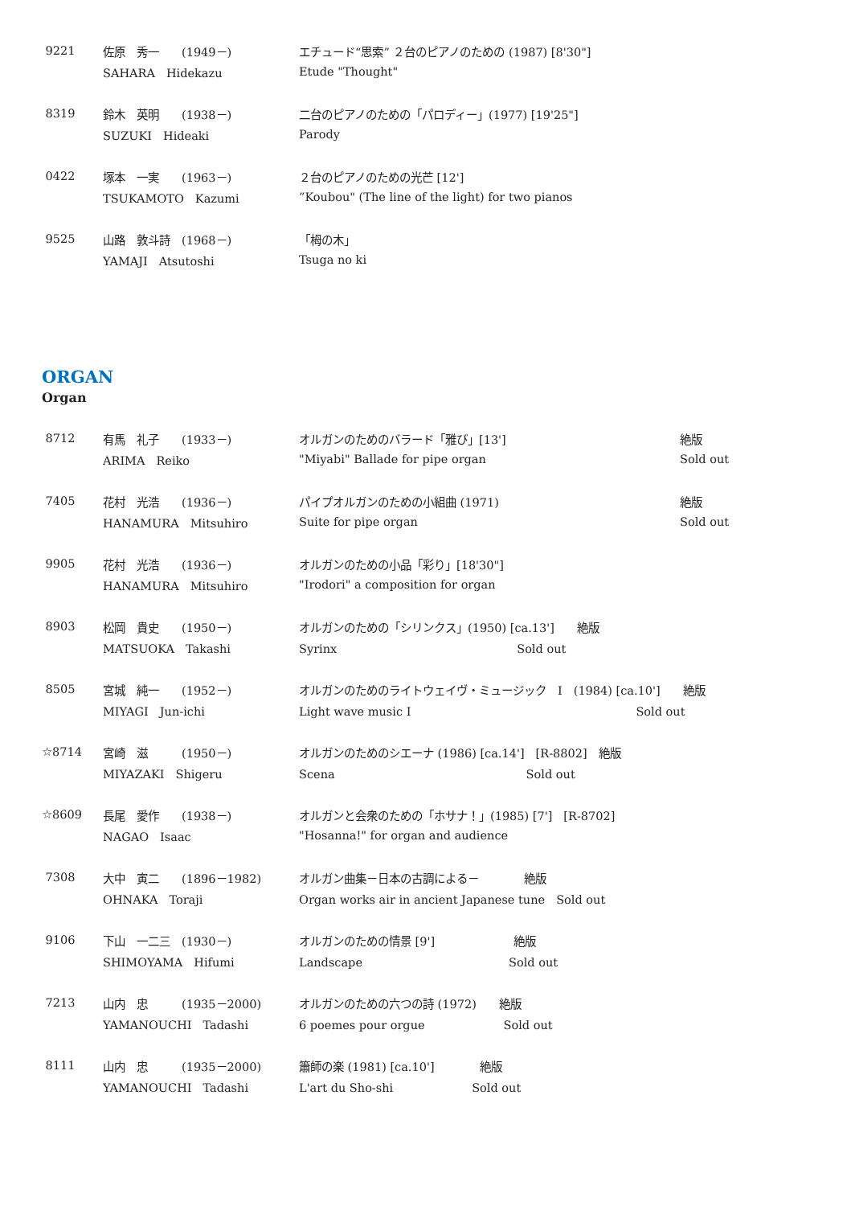| 9221 | 佐原 秀一 (1949－) | エチュード“思索” ２台のピアノのための (1987) [8'30"] |
| | SAHARA Hidekazu | Etude "Thought" |
| 8319 | 鈴木 英明 (1938－) | 二台のピアノのための「パロディー」(1977) [19'25"] |
| | SUZUKI Hideaki | Parody |
| 0422 | 塚本 一実 (1963－) | ２台のピアノのための光芒 [12'] |
| | TSUKAMOTO Kazumi | ”Koubou" (The line of the light) for two pianos |
| 9525 | 山路 敦斗詩 (1968－) | 「栂の木」 |
| | YAMAJI Atsutoshi | Tsuga no ki |
ORGAN
Organ
| 8712 | 有馬 礼子 (1933－) | オルガンのためのバラード「雅び」[13'] | 絶版 |
| | ARIMA Reiko | "Miyabi" Ballade for pipe organ | Sold out |
| 7405 | 花村 光浩 (1936－) | パイプオルガンのための小組曲 (1971) | 絶版 |
| | HANAMURA Mitsuhiro | Suite for pipe organ | Sold out |
| 9905 | 花村 光浩 (1936－) | オルガンのための小品「彩り」[18'30"] | |
| | HANAMURA Mitsuhiro | "Irodori" a composition for organ | |
| 8903 | 松岡 貴史 (1950－) | オルガンのための「シリンクス」(1950) [ca.13'] 絶版 | |
| | MATSUOKA Takashi | Syrinx Sold out | |
| 8505 | 宮城 純一 (1952－) | オルガンのためのライトウェイヴ・ミュージック I (1984) [ca.10'] 絶版 | |
| | MIYAGI Jun-ichi | Light wave music I Sold out | |
| ☆8714 | 宮崎 滋 (1950－) | オルガンのためのシエーナ (1986) [ca.14'] [R-8802] 絶版 | |
| | MIYAZAKI Shigeru | Scena Sold out | |
| ☆8609 | 長尾 愛作 (1938－) | オルガンと会衆のための「ホサナ！」(1985) [7'] [R-8702] | |
| | NAGAO Isaac | "Hosanna!" for organ and audience | |
| 7308 | 大中 寅二 (1896－1982) | オルガン曲集－日本の古調による－ 絶版 | |
| | OHNAKA Toraji | Organ works air in ancient Japanese tune Sold out | |
| 9106 | 下山 一二三 (1930－) | オルガンのための情景 [9'] 絶版 | |
| | SHIMOYAMA Hifumi | Landscape Sold out | |
| 7213 | 山内 忠 (1935－2000) | オルガンのための六つの詩 (1972) 絶版 | |
| | YAMANOUCHI Tadashi | 6 poemes pour orgue Sold out | |
| 8111 | 山内 忠 (1935－2000) | 簫師の楽 (1981) [ca.10'] 絶版 | |
| | YAMANOUCHI Tadashi | L'art du Sho-shi Sold out | |